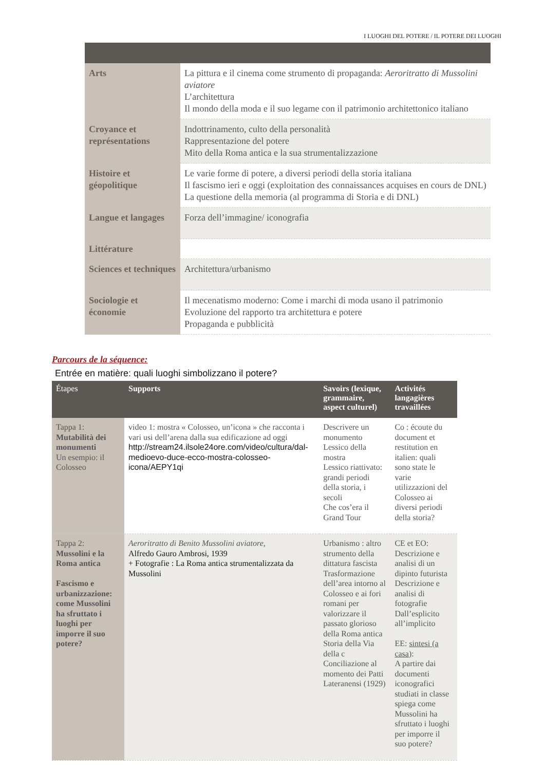I LUOGHI DEL POTERE / IL POTERE DEI LUOGHI
| Arts | La pittura e il cinema come strumento di propaganda: Aeroritratto di Mussolini aviatore L’architettura Il mondo della moda e il suo legame con il patrimonio architettonico italiano |
| Croyance et représentations | Indottrinamento, culto della personalità Rappresentazione del potere Mito della Roma antica e la sua strumentalizzazione |
| Histoire et géopolitique | Le varie forme di potere, a diversi periodi della storia italiana Il fascismo ieri e oggi (exploitation des connaissances acquises en cours de DNL) La questione della memoria (al programma di Storia e di DNL) |
| Langue et langages | Forza dell’immagine/ iconografia |
| Littérature | |
| Sciences et techniques | Architettura/urbanismo |
| Sociologie et économie | Il mecenatismo moderno: Come i marchi di moda usano il patrimonio Evoluzione del rapporto tra architettura e potere Propaganda e pubblicità |
Parcours de la séquence:
Entrée en matière: quali luoghi simbolizzano il potere?
| Étapes | Supports | Savoirs (lexique, grammaire, aspect culturel) | Activités langagières travaillées |
| --- | --- | --- | --- |
| Tappa 1: Mutabilità dei monumenti Un esempio: il Colosseo | video 1: mostra « Colosseo, un’icona » che racconta i vari usi dell’arena dalla sua edificazione ad oggi http://stream24.ilsole24ore.com/video/cultura/dal-medioevo-duce-ecco-mostra-colosseo-icona/AEPY1qi | Descrivere un monumento Lessico della mostra Lessico riattivato: grandi periodi della storia, i secoli Che cos’era il Grand Tour | Co : écoute du document et restitution en italien: quali sono state le varie utilizzazioni del Colosseo ai diversi periodi della storia? |
| Tappa 2: Mussolini e la Roma antica Fascismo e urbanizzazione: come Mussolini ha sfruttato i luoghi per imporre il suo potere? | Aeroritratto di Benito Mussolini aviatore, Alfredo Gauro Ambrosi, 1939 + Fotografie : La Roma antica strumentalizzata da Mussolini | Urbanismo : altro strumento della dittatura fascista Trasformazione dell’area intorno al Colosseo e ai fori romani per valorizzare il passato glorioso della Roma antica Storia della Via della c Conciliazione al momento dei Patti Lateranensi (1929) | CE et EO: Descrizione e analisi di un dipinto futurista Descrizione e analisi di fotografie Dall’esplicito all’implicito EE: sintesi (a casa) : A partire dai documenti iconografici studiati in classe spiega come Mussolini ha sfruttato i luoghi per imporre il suo potere? |